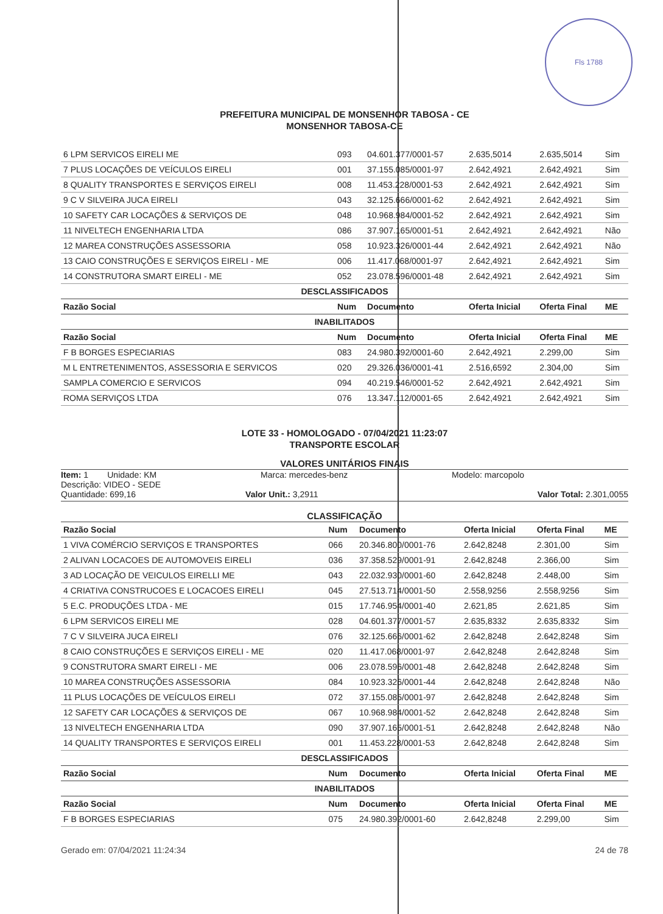Fls 1788
PREFEITURA MUNICIPAL DE MONSENHOR TABOSA - CE
MONSENHOR TABOSA-CE
| 6 LPM SERVICOS EIRELI ME | 093 | 04.601.377/0001-57 | 2.635,5014 | 2.635,5014 | Sim |
| 7 PLUS LOCAÇÕES DE VEÍCULOS EIRELI | 001 | 37.155.085/0001-97 | 2.642,4921 | 2.642,4921 | Sim |
| 8 QUALITY TRANSPORTES E SERVIÇOS EIRELI | 008 | 11.453.228/0001-53 | 2.642,4921 | 2.642,4921 | Sim |
| 9 C V SILVEIRA JUCA EIRELI | 043 | 32.125.666/0001-62 | 2.642,4921 | 2.642,4921 | Sim |
| 10 SAFETY CAR LOCAÇÕES & SERVIÇOS DE | 048 | 10.968.984/0001-52 | 2.642,4921 | 2.642,4921 | Sim |
| 11 NIVELTECH ENGENHARIA LTDA | 086 | 37.907.165/0001-51 | 2.642,4921 | 2.642,4921 | Não |
| 12 MAREA CONSTRUÇÕES ASSESSORIA | 058 | 10.923.326/0001-44 | 2.642,4921 | 2.642,4921 | Não |
| 13 CAIO CONSTRUÇÕES E SERVIÇOS EIRELI - ME | 006 | 11.417.068/0001-97 | 2.642,4921 | 2.642,4921 | Sim |
| 14 CONSTRUTORA SMART EIRELI - ME | 052 | 23.078.596/0001-48 | 2.642,4921 | 2.642,4921 | Sim |
| DESCLASSIFICADOS | | | | | |
| Razão Social | Num | Documento | Oferta Inicial | Oferta Final | ME |
| INABILITADOS | | | | | |
| Razão Social | Num | Documento | Oferta Inicial | Oferta Final | ME |
| F B BORGES ESPECIARIAS | 083 | 24.980.392/0001-60 | 2.642,4921 | 2.299,00 | Sim |
| M L ENTRETENIMENTOS, ASSESSORIA E SERVICOS | 020 | 29.326.036/0001-41 | 2.516,6592 | 2.304,00 | Sim |
| SAMPLA COMERCIO E SERVICOS | 094 | 40.219.546/0001-52 | 2.642,4921 | 2.642,4921 | Sim |
| ROMA SERVIÇOS LTDA | 076 | 13.347.112/0001-65 | 2.642,4921 | 2.642,4921 | Sim |
LOTE 33 - HOMOLOGADO - 07/04/2021 11:23:07
TRANSPORTE ESCOLAR
VALORES UNITÁRIOS FINAIS
Item: 1 Unidade: KM Marca: mercedes-benz Modelo: marcopolo
Descrição: VIDEO - SEDE
Quantidade: 699,16 Valor Unit.: 3,2911 Valor Total: 2.301,0055
CLASSIFICAÇÃO
| Razão Social | Num | Documento | Oferta Inicial | Oferta Final | ME |
| --- | --- | --- | --- | --- | --- |
| 1 VIVA COMÉRCIO SERVIÇOS E TRANSPORTES | 066 | 20.346.800/0001-76 | 2.642,8248 | 2.301,00 | Sim |
| 2 ALIVAN LOCACOES DE AUTOMOVEIS EIRELI | 036 | 37.358.529/0001-91 | 2.642,8248 | 2.366,00 | Sim |
| 3 AD LOCAÇÃO DE VEICULOS EIRELLI ME | 043 | 22.032.930/0001-60 | 2.642,8248 | 2.448,00 | Sim |
| 4 CRIATIVA CONSTRUCOES E LOCACOES EIRELI | 045 | 27.513.714/0001-50 | 2.558,9256 | 2.558,9256 | Sim |
| 5 E.C. PRODUÇÕES LTDA - ME | 015 | 17.746.954/0001-40 | 2.621,85 | 2.621,85 | Sim |
| 6 LPM SERVICOS EIRELI ME | 028 | 04.601.377/0001-57 | 2.635,8332 | 2.635,8332 | Sim |
| 7 C V SILVEIRA JUCA EIRELI | 076 | 32.125.666/0001-62 | 2.642,8248 | 2.642,8248 | Sim |
| 8 CAIO CONSTRUÇÕES E SERVIÇOS EIRELI - ME | 020 | 11.417.068/0001-97 | 2.642,8248 | 2.642,8248 | Sim |
| 9 CONSTRUTORA SMART EIRELI - ME | 006 | 23.078.596/0001-48 | 2.642,8248 | 2.642,8248 | Sim |
| 10 MAREA CONSTRUÇÕES ASSESSORIA | 084 | 10.923.326/0001-44 | 2.642,8248 | 2.642,8248 | Não |
| 11 PLUS LOCAÇÕES DE VEÍCULOS EIRELI | 072 | 37.155.085/0001-97 | 2.642,8248 | 2.642,8248 | Sim |
| 12 SAFETY CAR LOCAÇÕES & SERVIÇOS DE | 067 | 10.968.984/0001-52 | 2.642,8248 | 2.642,8248 | Sim |
| 13 NIVELTECH ENGENHARIA LTDA | 090 | 37.907.165/0001-51 | 2.642,8248 | 2.642,8248 | Não |
| 14 QUALITY TRANSPORTES E SERVIÇOS EIRELI | 001 | 11.453.228/0001-53 | 2.642,8248 | 2.642,8248 | Sim |
| DESCLASSIFICADOS | | | | | |
| Razão Social | Num | Documento | Oferta Inicial | Oferta Final | ME |
| INABILITADOS | | | | | |
| Razão Social | Num | Documento | Oferta Inicial | Oferta Final | ME |
| F B BORGES ESPECIARIAS | 075 | 24.980.392/0001-60 | 2.642,8248 | 2.299,00 | Sim |
Gerado em: 07/04/2021 11:24:34 24 de 78